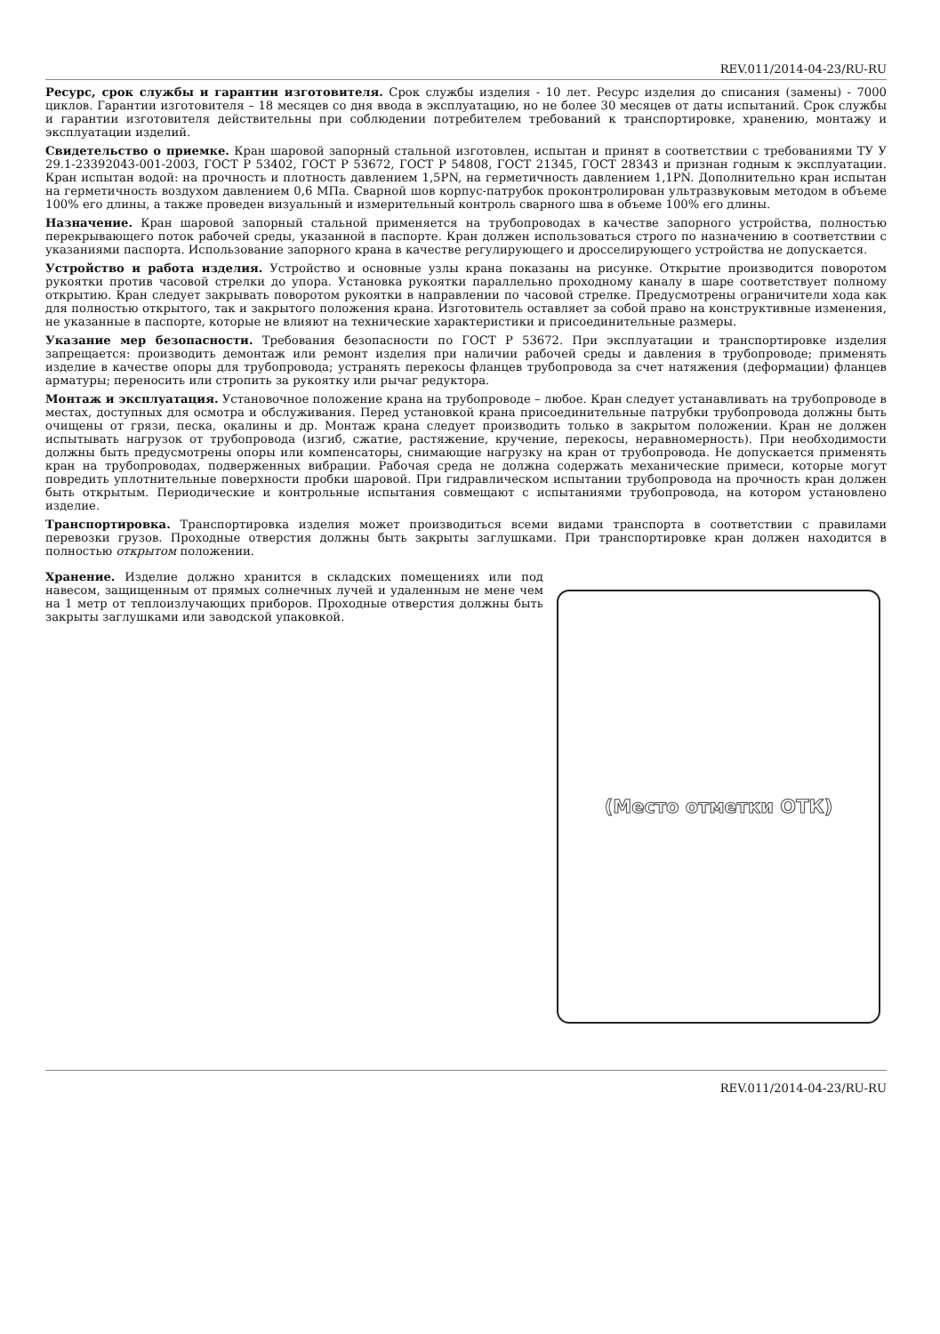REV.011/2014-04-23/RU-RU
Ресурс, срок службы и гарантии изготовителя. Срок службы изделия - 10 лет. Ресурс изделия до списания (замены) - 7000 циклов. Гарантии изготовителя – 18 месяцев со дня ввода в эксплуатацию, но не более 30 месяцев от даты испытаний. Срок службы и гарантии изготовителя действительны при соблюдении потребителем требований к транспортировке, хранению, монтажу и эксплуатации изделий.
Свидетельство о приемке. Кран шаровой запорный стальной изготовлен, испытан и принят в соответствии с требованиями ТУ У 29.1-23392043-001-2003, ГОСТ Р 53402, ГОСТ Р 53672, ГОСТ Р 54808, ГОСТ 21345, ГОСТ 28343 и признан годным к эксплуатации. Кран испытан водой: на прочность и плотность давлением 1,5PN, на герметичность давлением 1,1PN. Дополнительно кран испытан на герметичность воздухом давлением 0,6 МПа. Сварной шов корпус-патрубок проконтролирован ультразвуковым методом в объеме 100% его длины, а также проведен визуальный и измерительный контроль сварного шва в объеме 100% его длины.
Назначение. Кран шаровой запорный стальной применяется на трубопроводах в качестве запорного устройства, полностью перекрывающего поток рабочей среды, указанной в паспорте. Кран должен использоваться строго по назначению в соответствии с указаниями паспорта. Использование запорного крана в качестве регулирующего и дросселирующего устройства не допускается.
Устройство и работа изделия. Устройство и основные узлы крана показаны на рисунке. Открытие производится поворотом рукоятки против часовой стрелки до упора. Установка рукоятки параллельно проходному каналу в шаре соответствует полному открытию. Кран следует закрывать поворотом рукоятки в направлении по часовой стрелке. Предусмотрены ограничители хода как для полностью открытого, так и закрытого положения крана. Изготовитель оставляет за собой право на конструктивные изменения, не указанные в паспорте, которые не влияют на технические характеристики и присоединительные размеры.
Указание мер безопасности. Требования безопасности по ГОСТ Р 53672. При эксплуатации и транспортировке изделия запрещается: производить демонтаж или ремонт изделия при наличии рабочей среды и давления в трубопроводе; применять изделие в качестве опоры для трубопровода; устранять перекосы фланцев трубопровода за счет натяжения (деформации) фланцев арматуры; переносить или стропить за рукоятку или рычаг редуктора.
Монтаж и эксплуатация. Установочное положение крана на трубопроводе – любое. Кран следует устанавливать на трубопроводе в местах, доступных для осмотра и обслуживания. Перед установкой крана присоединительные патрубки трубопровода должны быть очищены от грязи, песка, окалины и др. Монтаж крана следует производить только в закрытом положении. Кран не должен испытывать нагрузок от трубопровода (изгиб, сжатие, растяжение, кручение, перекосы, неравномерность). При необходимости должны быть предусмотрены опоры или компенсаторы, снимающие нагрузку на кран от трубопровода. Не допускается применять кран на трубопроводах, подверженных вибрации. Рабочая среда не должна содержать механические примеси, которые могут повредить уплотнительные поверхности пробки шаровой. При гидравлическом испытании трубопровода на прочность кран должен быть открытым. Периодические и контрольные испытания совмещают с испытаниями трубопровода, на котором установлено изделие.
Транспортировка. Транспортировка изделия может производиться всеми видами транспорта в соответствии с правилами перевозки грузов. Проходные отверстия должны быть закрыты заглушками. При транспортировке кран должен находится в полностью открытом положении.
Хранение. Изделие должно хранится в складских помещениях или под навесом, защищенным от прямых солнечных лучей и удаленным не мене чем на 1 метр от теплоизлучающих приборов. Проходные отверстия должны быть закрыты заглушками или заводской упаковкой.
(Место отметки ОТК)
REV.011/2014-04-23/RU-RU